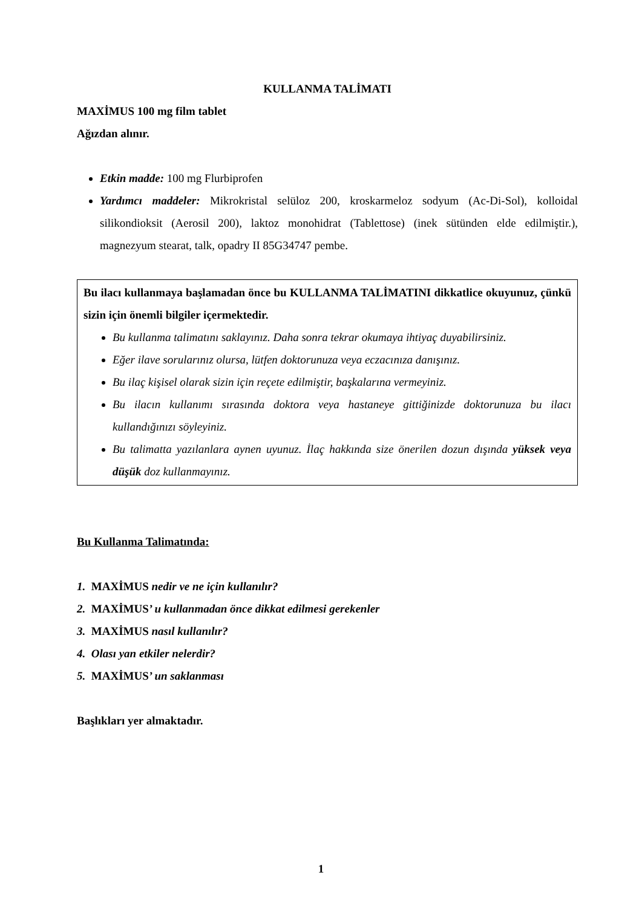KULLANMA TALİMATI
MAXİMUS 100 mg film tablet
Ağızdan alınır.
Etkin madde: 100 mg Flurbiprofen
Yardımcı maddeler: Mikrokristal selüloz 200, kroskarmeloz sodyum (Ac-Di-Sol), kolloidal silikondioksit (Aerosil 200), laktoz monohidrat (Tablettose) (inek sütünden elde edilmiştir.), magnezyum stearat, talk, opadry II 85G34747 pembe.
Bu ilacı kullanmaya başlamadan önce bu KULLANMA TALİMATINI dikkatlice okuyunuz, çünkü sizin için önemli bilgiler içermektedir.
Bu kullanma talimatını saklayınız. Daha sonra tekrar okumaya ihtiyaç duyabilirsiniz.
Eğer ilave sorularınız olursa, lütfen doktorunuza veya eczacınıza danışınız.
Bu ilaç kişisel olarak sizin için reçete edilmiştir, başkalarına vermeyiniz.
Bu ilacın kullanımı sırasında doktora veya hastaneye gittiğinizde doktorunuza bu ilacı kullandığınızı söyleyiniz.
Bu talimatta yazılanlara aynen uyunuz. İlaç hakkında size önerilen dozun dışında yüksek veya düşük doz kullanmayınız.
Bu Kullanma Talimatında:
1. MAXİMUS nedir ve ne için kullanılır?
2. MAXİMUS’ u kullanmadan önce dikkat edilmesi gerekenler
3. MAXİMUS nasıl kullanılır?
4. Olası yan etkiler nelerdir?
5. MAXİMUS’ un saklanması
Başlıkları yer almaktadır.
1